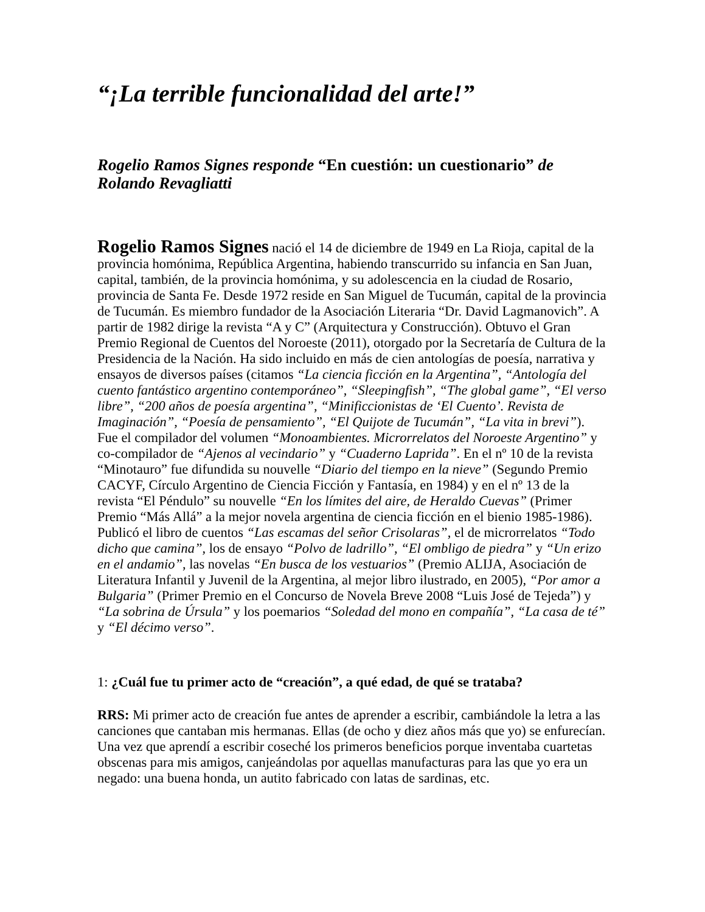“¡La terrible funcionalidad del arte!”
Rogelio Ramos Signes responde “En cuestión: un cuestionario” de Rolando Revagliatti
Rogelio Ramos Signes nació el 14 de diciembre de 1949 en La Rioja, capital de la provincia homónima, República Argentina, habiendo transcurrido su infancia en San Juan, capital, también, de la provincia homónima, y su adolescencia en la ciudad de Rosario, provincia de Santa Fe. Desde 1972 reside en San Miguel de Tucumán, capital de la provincia de Tucumán. Es miembro fundador de la Asociación Literaria “Dr. David Lagmanovich”. A partir de 1982 dirige la revista “A y C” (Arquitectura y Construcción). Obtuvo el Gran Premio Regional de Cuentos del Noroeste (2011), otorgado por la Secretaría de Cultura de la Presidencia de la Nación. Ha sido incluido en más de cien antologías de poesía, narrativa y ensayos de diversos países (citamos “La ciencia ficción en la Argentina”, “Antología del cuento fantástico argentino contemporáneo”, “Sleepingfish”, “The global game”, “El verso libre”, “200 años de poesía argentina”, “Minificcionistas de ‘El Cuento’. Revista de Imaginación”, “Poesía de pensamiento”, “El Quijote de Tucumán”, “La vita in brevi”). Fue el compilador del volumen “Monoambientes. Microrrelatos del Noroeste Argentino” y co-compilador de “Ajenos al vecindario” y “Cuaderno Laprida”. En el nº 10 de la revista “Minotauro” fue difundida su nouvelle “Diario del tiempo en la nieve” (Segundo Premio CACYF, Círculo Argentino de Ciencia Ficción y Fantasía, en 1984) y en el nº 13 de la revista “El Péndulo” su nouvelle “En los límites del aire, de Heraldo Cuevas” (Primer Premio “Más Allá” a la mejor novela argentina de ciencia ficción en el bienio 1985-1986). Publicó el libro de cuentos “Las escamas del señor Crisolaras”, el de microrrelatos “Todo dicho que camina”, los de ensayo “Polvo de ladrillo”, “El ombligo de piedra” y “Un erizo en el andamio”, las novelas “En busca de los vestuarios” (Premio ALIJA, Asociación de Literatura Infantil y Juvenil de la Argentina, al mejor libro ilustrado, en 2005), “Por amor a Bulgaria” (Primer Premio en el Concurso de Novela Breve 2008 “Luis José de Tejeda”) y “La sobrina de Úrsula” y los poemarios “Soledad del mono en compañía”, “La casa de té” y “El décimo verso”.
1: ¿Cuál fue tu primer acto de “creación”, a qué edad, de qué se trataba?
RRS: Mi primer acto de creación fue antes de aprender a escribir, cambiándole la letra a las canciones que cantaban mis hermanas. Ellas (de ocho y diez años más que yo) se enfurecían. Una vez que aprendí a escribir coseché los primeros beneficios porque inventaba cuartetas obscenas para mis amigos, canjeándolas por aquellas manufacturas para las que yo era un negado: una buena honda, un autito fabricado con latas de sardinas, etc.